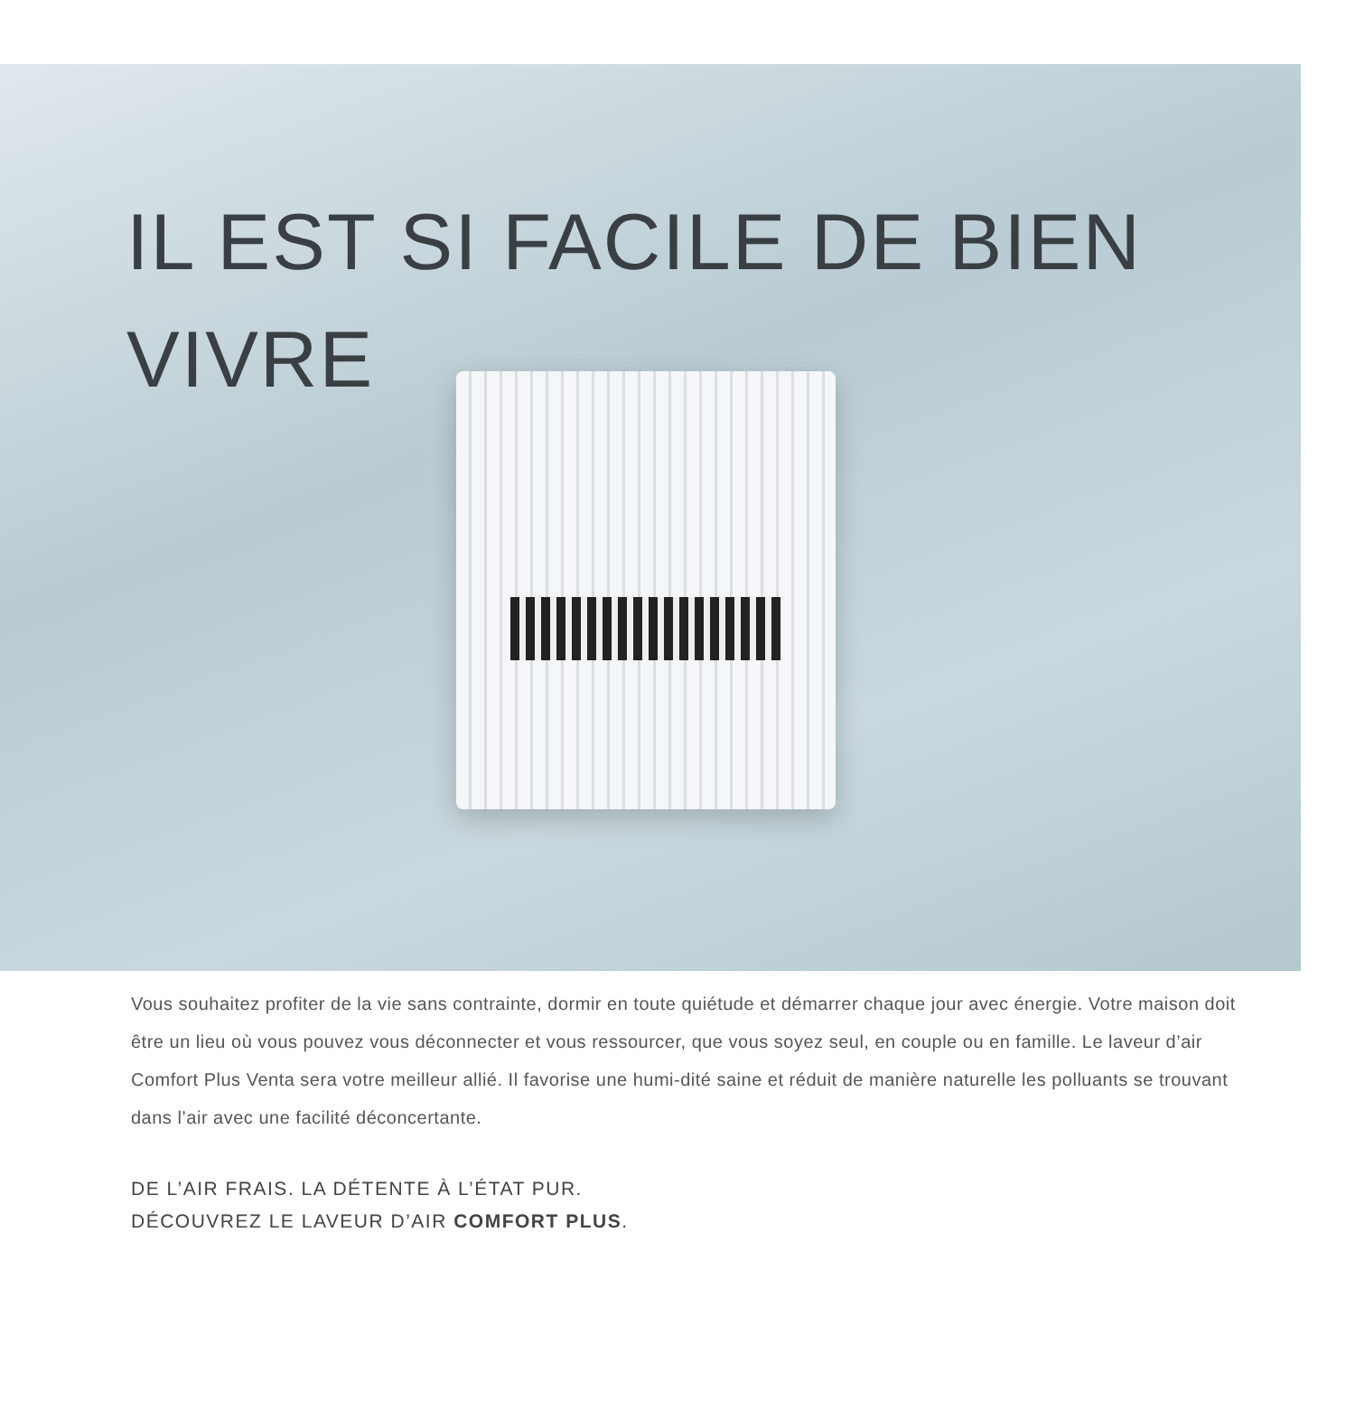IL EST SI FACILE DE BIEN VIVRE
Vous souhaitez profiter de la vie sans contrainte, dormir en toute quiétude et démarrer chaque jour avec énergie. Votre maison doit être un lieu où vous pouvez vous déconnecter et vous ressourcer, que vous soyez seul, en couple ou en famille. Le laveur d’air Comfort Plus Venta sera votre meilleur allié. Il favorise une humi-dité saine et réduit de manière naturelle les polluants se trouvant dans l’air avec une facilité déconcertante.
DE L’AIR FRAIS. LA DÉTENTE À L’ÉTAT PUR.
DÉCOUVREZ LE LAVEUR D’AIR COMFORT PLUS.